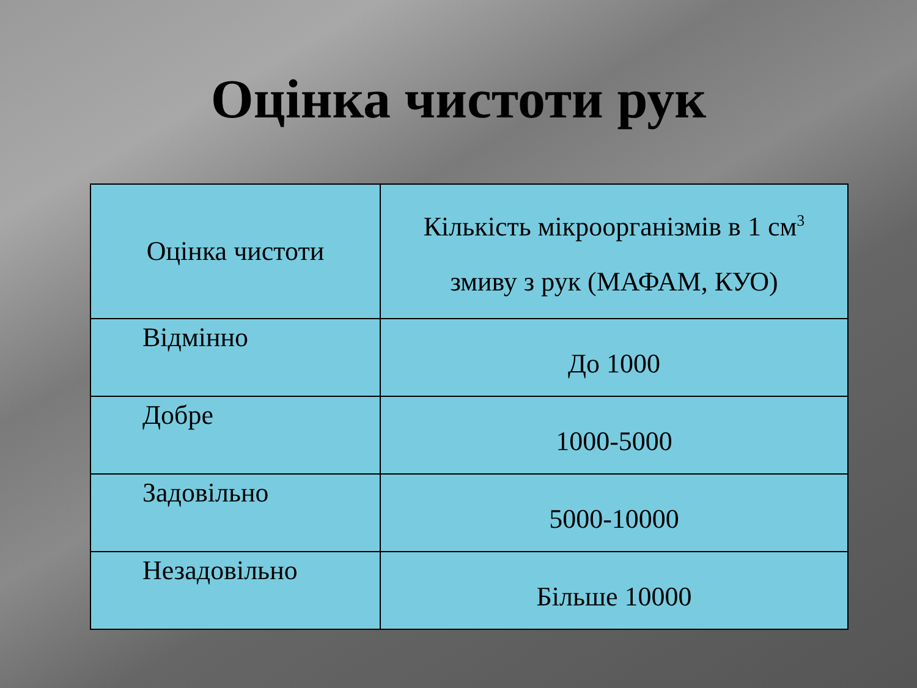Оцінка чистоти рук
| Оцінка чистоти | Кількість мікроорганізмів в 1 см<sup>3</sup> змиву з рук (МАФАМ, КУО) |
| --- | --- |
| Відмінно | До 1000 |
| Добре | 1000-5000 |
| Задовільно | 5000-10000 |
| Незадовільно | Більше 10000 |